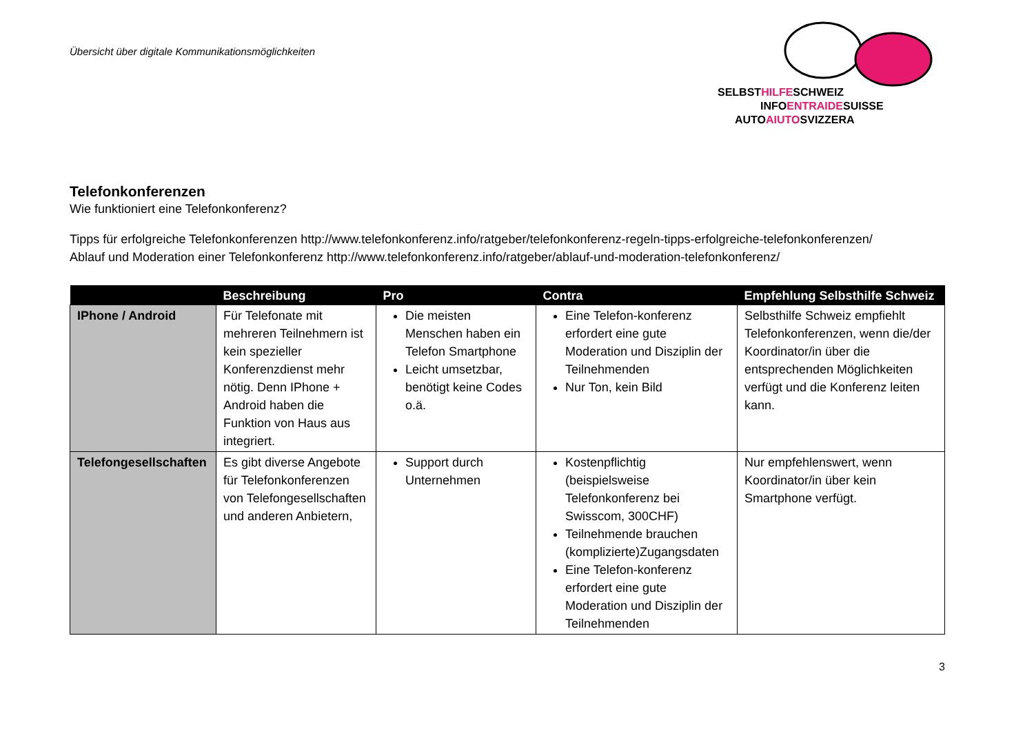Übersicht über digitale Kommunikationsmöglichkeiten
SELBSTHILFESCHWEIZ
INFOENTRAIDESUISSE
AUTOAIUTOSVIZZERA
Telefonkonferenzen
Wie funktioniert eine Telefonkonferenz?
Tipps für erfolgreiche Telefonkonferenzen http://www.telefonkonferenz.info/ratgeber/telefonkonferenz-regeln-tipps-erfolgreiche-telefonkonferenzen/
Ablauf und Moderation einer Telefonkonferenz http://www.telefonkonferenz.info/ratgeber/ablauf-und-moderation-telefonkonferenz/
| | Beschreibung | Pro | Contra | Empfehlung Selbsthilfe Schweiz |
| --- | --- | --- | --- | --- |
| IPhone / Android | Für Telefonate mit mehreren Teilnehmern ist kein spezieller Konferenzdienst mehr nötig. Denn IPhone + Android haben die Funktion von Haus aus integriert. | Die meisten Menschen haben ein Telefon Smartphone Leicht umsetzbar, benötigt keine Codes o.ä. | Eine Telefon-konferenz erfordert eine gute Moderation und Disziplin der Teilnehmenden Nur Ton, kein Bild | Selbsthilfe Schweiz empfiehlt Telefonkonferenzen, wenn die/der Koordinator/in über die entsprechenden Möglichkeiten verfügt und die Konferenz leiten kann. |
| Telefongesellschaften | Es gibt diverse Angebote für Telefonkonferenzen von Telefongesellschaften und anderen Anbietern, | Support durch Unternehmen | Kostenpflichtig (beispielsweise Telefonkonferenz bei Swisscom, 300CHF) Teilnehmende brauchen (komplizierte)Zugangsdaten Eine Telefon-konferenz erfordert eine gute Moderation und Disziplin der Teilnehmenden | Nur empfehlenswert, wenn Koordinator/in über kein Smartphone verfügt. |
3